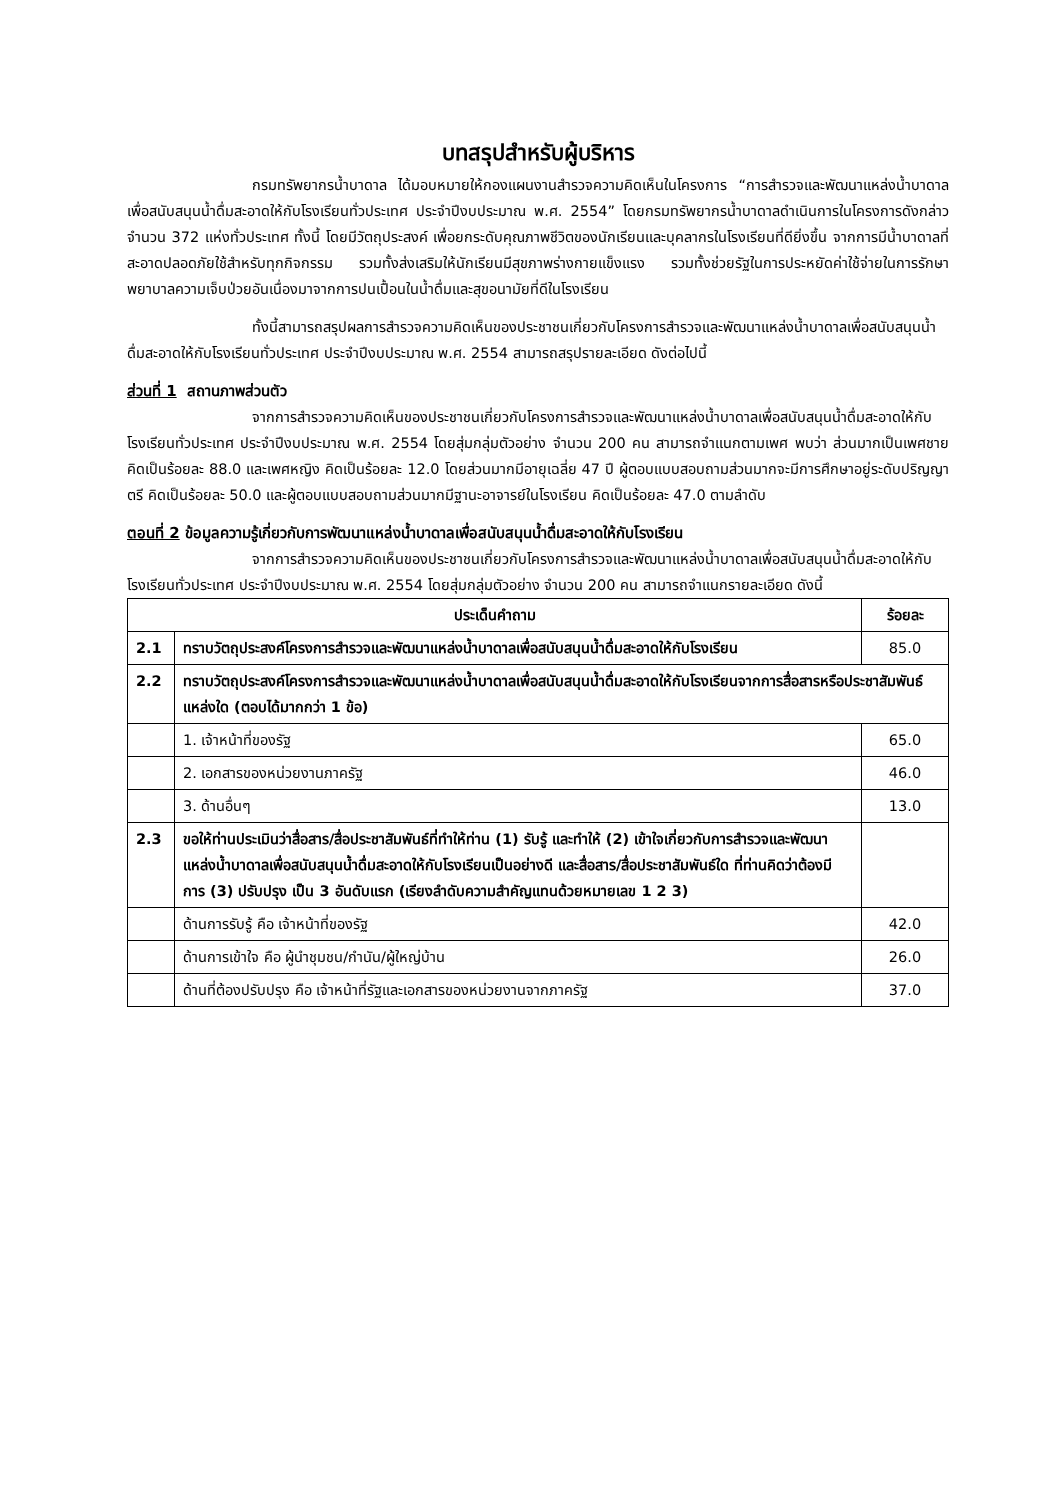บทสรุปสำหรับผู้บริหาร
กรมทรัพยากรน้ำบาดาล ได้มอบหมายให้กองแผนงานสำรวจความคิดเห็นในโครงการ “การสำรวจและพัฒนาแหล่งน้ำบาดาลเพื่อสนับสนุนน้ำดื่มสะอาดให้กับโรงเรียนทั่วประเทศ ประจำปีงบประมาณ พ.ศ. 2554” โดยกรมทรัพยากรน้ำบาดาลดำเนินการในโครงการดังกล่าว จำนวน 372 แห่งทั่วประเทศ ทั้งนี้ โดยมีวัตถุประสงค์ เพื่อยกระดับคุณภาพชีวิตของนักเรียนและบุคลากรในโรงเรียนที่ดียิ่งขึ้น จากการมีน้ำบาดาลที่สะอาดปลอดภัยใช้สำหรับทุกกิจกรรม รวมทั้งส่งเสริมให้นักเรียนมีสุขภาพร่างกายแข็งแรง รวมทั้งช่วยรัฐในการประหยัดค่าใช้จ่ายในการรักษาพยาบาลความเจ็บป่วยอันเนื่องมาจากการปนเปื้อนในน้ำดื่มและสุขอนามัยที่ดีในโรงเรียน
ทั้งนี้สามารถสรุปผลการสำรวจความคิดเห็นของประชาชนเกี่ยวกับโครงการสำรวจและพัฒนาแหล่งน้ำบาดาลเพื่อสนับสนุนน้ำดื่มสะอาดให้กับโรงเรียนทั่วประเทศ ประจำปีงบประมาณ พ.ศ. 2554 สามารถสรุปรายละเอียด ดังต่อไปนี้
ส่วนที่ 1 สถานภาพส่วนตัว
จากการสำรวจความคิดเห็นของประชาชนเกี่ยวกับโครงการสำรวจและพัฒนาแหล่งน้ำบาดาลเพื่อสนับสนุนน้ำดื่มสะอาดให้กับโรงเรียนทั่วประเทศ ประจำปีงบประมาณ พ.ศ. 2554 โดยสุ่มกลุ่มตัวอย่าง จำนวน 200 คน สามารถจำแนกตามเพศ พบว่า ส่วนมากเป็นเพศชาย คิดเป็นร้อยละ 88.0 และเพศหญิง คิดเป็นร้อยละ 12.0 โดยส่วนมากมีอายุเฉลี่ย 47 ปี ผู้ตอบแบบสอบถามส่วนมากจะมีการศึกษาอยู่ระดับปริญญาตรี คิดเป็นร้อยละ 50.0 และผู้ตอบแบบสอบถามส่วนมากมีฐานะอาจารย์ในโรงเรียน คิดเป็นร้อยละ 47.0 ตามลำดับ
ตอนที่ 2 ข้อมูลความรู้เกี่ยวกับการพัฒนาแหล่งน้ำบาดาลเพื่อสนับสนุนน้ำดื่มสะอาดให้กับโรงเรียน
จากการสำรวจความคิดเห็นของประชาชนเกี่ยวกับโครงการสำรวจและพัฒนาแหล่งน้ำบาดาลเพื่อสนับสนุนน้ำดื่มสะอาดให้กับโรงเรียนทั่วประเทศ ประจำปีงบประมาณ พ.ศ. 2554 โดยสุ่มกลุ่มตัวอย่าง จำนวน 200 คน สามารถจำแนกรายละเอียด ดังนี้
| ประเด็นคำถาม | | ร้อยละ |
| --- | --- | --- |
| 2.1 | ทราบวัตถุประสงค์โครงการสำรวจและพัฒนาแหล่งน้ำบาดาลเพื่อสนับสนุนน้ำดื่มสะอาดให้กับโรงเรียน | 85.0 |
| 2.2 | ทราบวัตถุประสงค์โครงการสำรวจและพัฒนาแหล่งน้ำบาดาลเพื่อสนับสนุนน้ำดื่มสะอาดให้กับโรงเรียนจากการสื่อสารหรือประชาสัมพันธ์แหล่งใด (ตอบได้มากกว่า 1 ข้อ) | |
| | 1. เจ้าหน้าที่ของรัฐ | 65.0 |
| | 2. เอกสารของหน่วยงานภาครัฐ | 46.0 |
| | 3. ด้านอื่นๆ | 13.0 |
| 2.3 | ขอให้ท่านประเมินว่าสื่อสาร/สื่อประชาสัมพันธ์ที่ทำให้ท่าน (1) รับรู้ และทำให้ (2) เข้าใจเกี่ยวกับการสำรวจและพัฒนาแหล่งน้ำบาดาลเพื่อสนับสนุนน้ำดื่มสะอาดให้กับโรงเรียนเป็นอย่างดี และสื่อสาร/สื่อประชาสัมพันธ์ใด ที่ท่านคิดว่าต้องมีการ (3) ปรับปรุง เป็น 3 อันดับแรก (เรียงลำดับความสำคัญแทนด้วยหมายเลข 1 2 3) | |
| | ด้านการรับรู้ คือ เจ้าหน้าที่ของรัฐ | 42.0 |
| | ด้านการเข้าใจ คือ ผู้นำชุมชน/กำนัน/ผู้ใหญ่บ้าน | 26.0 |
| | ด้านที่ต้องปรับปรุง คือ เจ้าหน้าที่รัฐและเอกสารของหน่วยงานจากภาครัฐ | 37.0 |